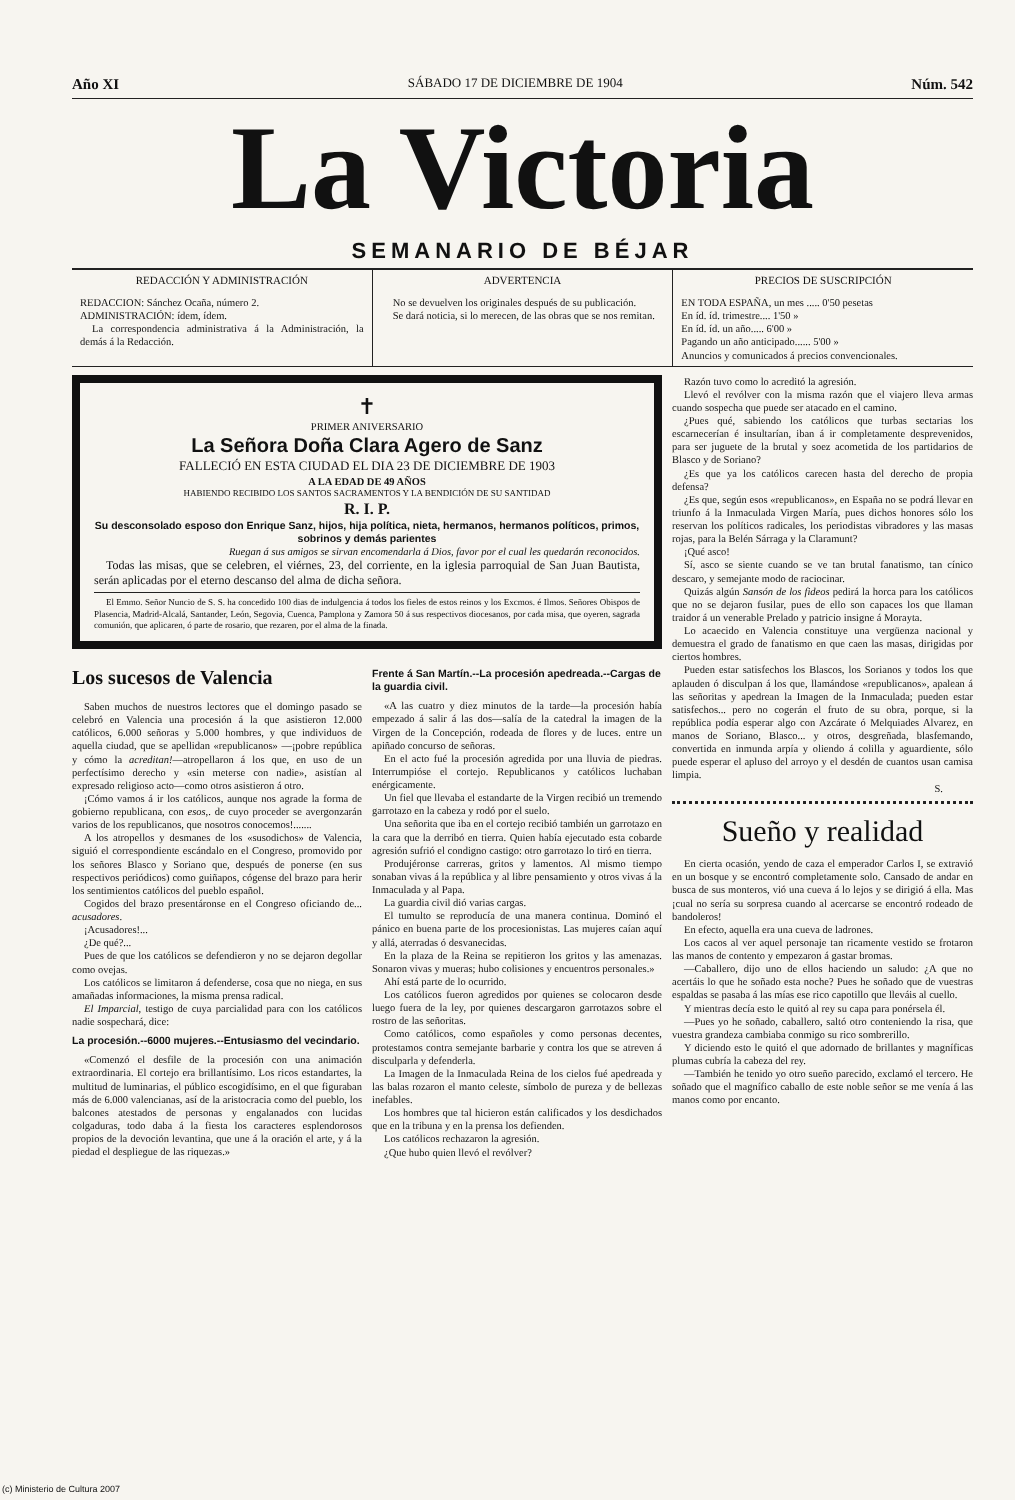Año XI SÁBADO 17 DE DICIEMBRE DE 1904 Núm. 542
La Victoria
SEMANARIO DE BÉJAR
REDACCIÓN Y ADMINISTRACIÓN
REDACCION: Sánchez Ocaña, número 2.
ADMINISTRACIÓN: ídem, ídem.
La correspondencia administrativa á la Administración, la demás á la Redacción.
ADVERTENCIA
No se devuelven los originales después de su publicación.
Se dará noticia, si lo merecen, de las obras que se nos remitan.
PRECIOS DE SUSCRIPCIÓN
EN TODA ESPAÑA, un mes ..... 0'50 pesetas
En íd. íd. trimestre.... 1'50 »
En íd. íd. un año..... 6'00 »
Pagando un año anticipado...... 5'00 »
Anuncios y comunicados á precios convencionales.
✝
PRIMER ANIVERSARIO
La Señora Doña Clara Agero de Sanz
FALLECIÓ EN ESTA CIUDAD EL DIA 23 DE DICIEMBRE DE 1903
A LA EDAD DE 49 AÑOS
HABIENDO RECIBIDO LOS SANTOS SACRAMENTOS Y LA BENDICIÓN DE SU SANTIDAD
R. I. P.
Su desconsolado esposo don Enrique Sanz, hijos, hija política, nieta, hermanos, hermanos políticos, primos, sobrinos y demás parientes
Ruegan á sus amigos se sirvan encomendarla á Dios, favor por el cual les quedarán reconocidos.
Todas las misas, que se celebren, el viérnes, 23, del corriente, en la iglesia parroquial de San Juan Bautista, serán aplicadas por el eterno descanso del alma de dicha señora.
El Emmo. Señor Nuncio de S. S. ha concedido 100 dias de indulgencia á todos los fieles de estos reinos y los Excmos. é Ilmos. Señores Obispos de Plasencia, Madrid-Alcalá, Santander, León, Segovia, Cuenca, Pamplona y Zamora 50 á sus respectivos diocesanos, por cada misa, que oyeren, sagrada comunión, que aplicaren, ó parte de rosario, que rezaren, por el alma de la finada.
Los sucesos de Valencia
Saben muchos de nuestros lectores que el domingo pasado se celebró en Valencia una procesión á la que asistieron 12.000 católicos, 6.000 señoras y 5.000 hombres, y que individuos de aquella ciudad, que se apellidan «republicanos» —¡pobre república y cómo la acreditan!—atropellaron á los que, en uso de un perfectísimo derecho y «sin meterse con nadie», asistían al expresado religioso acto—como otros asistieron á otro.
¡Cómo vamos á ir los católicos, aunque nos agrade la forma de gobierno republicana, con esos,. de cuyo proceder se avergonzarán varios de los republicanos, que nosotros conocemos!.......
A los atropellos y desmanes de los «susodichos» de Valencia, siguió el correspondiente escándalo en el Congreso, promovido por los señores Blasco y Soriano que, después de ponerse (en sus respectivos periódicos) como guiñapos, cógense del brazo para herir los sentimientos católicos del pueblo español.
Cogidos del brazo presentáronse en el Congreso oficiando de... acusadores.
¡Acusadores!...
¿De qué?...
Pues de que los católicos se defendieron y no se dejaron degollar como ovejas.
Los católicos se limitaron á defenderse, cosa que no niega, en sus amañadas informaciones, la misma prensa radical.
El Imparcial, testigo de cuya parcialidad para con los católicos nadie sospechará, dice:
La procesión.--6000 mujeres.--Entusiasmo del vecindario.
«Comenzó el desfile de la procesión con una animación extraordinaria. El cortejo era brillantísimo. Los ricos estandartes, la multitud de luminarias, el público escogidísimo, en el que figuraban más de 6.000 valencianas, así de la aristocracia como del pueblo, los balcones atestados de personas y engalanados con lucidas colgaduras, todo daba á la fiesta los caracteres esplendorosos propios de la devoción levantina, que une á la oración el arte, y á la piedad el despliegue de las riquezas.»
Frente á San Martín.--La procesión apedreada.--Cargas de la guardia civil.
«A las cuatro y diez minutos de la tarde—la procesión había empezado á salir á las dos—salía de la catedral la imagen de la Virgen de la Concepción, rodeada de flores y de luces. entre un apiñado concurso de señoras.
En el acto fué la procesión agredida por una lluvia de piedras. Interrumpióse el cortejo. Republicanos y católicos luchaban enérgicamente.
Un fiel que llevaba el estandarte de la Virgen recibió un tremendo garrotazo en la cabeza y rodó por el suelo.
Una señorita que iba en el cortejo recibió también un garrotazo en la cara que la derribó en tierra. Quien había ejecutado esta cobarde agresión sufrió el condigno castigo: otro garrotazo lo tiró en tierra.
Produjéronse carreras, gritos y lamentos. Al mismo tiempo sonaban vivas á la república y al libre pensamiento y otros vivas á la Inmaculada y al Papa.
La guardia civil dió varias cargas.
El tumulto se reproducía de una manera continua. Dominó el pánico en buena parte de los procesionistas. Las mujeres caían aquí y allá, aterradas ó desvanecidas.
En la plaza de la Reina se repitieron los gritos y las amenazas. Sonaron vivas y mueras; hubo colisiones y encuentros personales.»
Ahí está parte de lo ocurrido.
Los católicos fueron agredidos por quienes se colocaron desde luego fuera de la ley, por quienes descargaron garrotazos sobre el rostro de las señoritas.
Como católicos, como españoles y como personas decentes, protestamos contra semejante barbarie y contra los que se atreven á disculparla y defenderla.
La Imagen de la Inmaculada Reina de los cielos fué apedreada y las balas rozaron el manto celeste, símbolo de pureza y de bellezas inefables.
Los hombres que tal hicieron están calificados y los desdichados que en la tribuna y en la prensa los defienden.
Los católicos rechazaron la agresión.
¿Que hubo quien llevó el revólver?
Razón tuvo como lo acreditó la agresión.
Llevó el revólver con la misma razón que el viajero lleva armas cuando sospecha que puede ser atacado en el camino.
¿Pues qué, sabiendo los católicos que turbas sectarias los escarnecerían é insultarían, iban á ir completamente desprevenidos, para ser juguete de la brutal y soez acometida de los partidarios de Blasco y de Soriano?
¿Es que ya los católicos carecen hasta del derecho de propia defensa?
¿Es que, según esos «republicanos», en España no se podrá llevar en triunfo á la Inmaculada Virgen María, pues dichos honores sólo los reservan los políticos radicales, los periodistas vibradores y las masas rojas, para la Belén Sárraga y la Claramunt?
¡Qué asco!
Sí, asco se siente cuando se ve tan brutal fanatismo, tan cínico descaro, y semejante modo de raciocinar.
Quizás algún Sansón de los fideos pedirá la horca para los católicos que no se dejaron fusilar, pues de ello son capaces los que llaman traidor á un venerable Prelado y patricio insigne á Morayta.
Lo acaecido en Valencia constituye una vergüenza nacional y demuestra el grado de fanatismo en que caen las masas, dirigidas por ciertos hombres.
Pueden estar satisfechos los Blascos, los Sorianos y todos los que aplauden ó disculpan á los que, llamándose «republicanos», apalean á las señoritas y apedrean la Imagen de la Inmaculada; pueden estar satisfechos... pero no cogerán el fruto de su obra, porque, si la república podía esperar algo con Azcárate ó Melquiades Alvarez, en manos de Soriano, Blasco... y otros, desgreñada, blasfemando, convertida en inmunda arpía y oliendo á colilla y aguardiente, sólo puede esperar el apluso del arroyo y el desdén de cuantos usan camisa limpia.
S.
Sueño y realidad
En cierta ocasión, yendo de caza el emperador Carlos I, se extravió en un bosque y se encontró completamente solo. Cansado de andar en busca de sus monteros, vió una cueva á lo lejos y se dirigió á ella. Mas ¡cual no sería su sorpresa cuando al acercarse se encontró rodeado de bandoleros!
En efecto, aquella era una cueva de ladrones.
Los cacos al ver aquel personaje tan ricamente vestido se frotaron las manos de contento y empezaron á gastar bromas.
—Caballero, dijo uno de ellos haciendo un saludo: ¿A que no acertáis lo que he soñado esta noche? Pues he soñado que de vuestras espaldas se pasaba á las mías ese rico capotillo que lleváis al cuello.
Y mientras decía esto le quitó al rey su capa para ponérsela él.
—Pues yo he soñado, caballero, saltó otro conteniendo la risa, que vuestra grandeza cambiaba conmigo su rico sombrerillo.
Y diciendo esto le quitó el que adornado de brillantes y magníficas plumas cubría la cabeza del rey.
—También he tenido yo otro sueño parecido, exclamó el tercero. He soñado que el magnífico caballo de este noble señor se me venía á las manos como por encanto.
(c) Ministerio de Cultura 2007